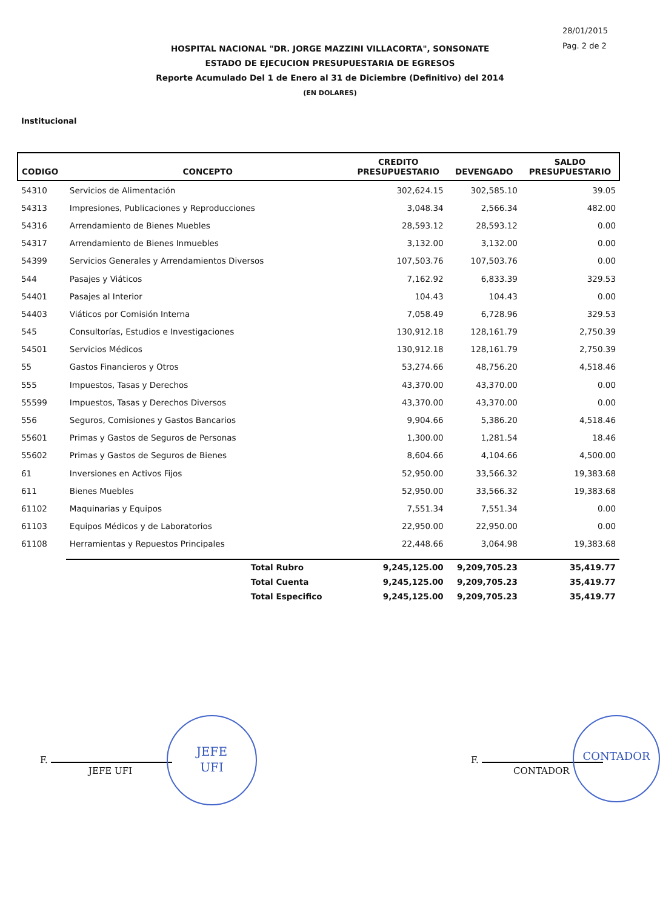28/01/2015
Pag. 2 de 2
HOSPITAL NACIONAL "DR. JORGE MAZZINI VILLACORTA", SONSONATE
ESTADO DE EJECUCION PRESUPUESTARIA DE EGRESOS
Reporte Acumulado Del 1 de Enero al 31 de Diciembre (Definitivo) del 2014
(EN DOLARES)
Institucional
| CODIGO | CONCEPTO | CREDITO PRESUPUESTARIO | DEVENGADO | SALDO PRESUPUESTARIO |
| --- | --- | --- | --- | --- |
| 54310 | Servicios de Alimentación | 302,624.15 | 302,585.10 | 39.05 |
| 54313 | Impresiones, Publicaciones y Reproducciones | 3,048.34 | 2,566.34 | 482.00 |
| 54316 | Arrendamiento de Bienes Muebles | 28,593.12 | 28,593.12 | 0.00 |
| 54317 | Arrendamiento de Bienes Inmuebles | 3,132.00 | 3,132.00 | 0.00 |
| 54399 | Servicios Generales y Arrendamientos Diversos | 107,503.76 | 107,503.76 | 0.00 |
| 544 | Pasajes y Viáticos | 7,162.92 | 6,833.39 | 329.53 |
| 54401 | Pasajes al Interior | 104.43 | 104.43 | 0.00 |
| 54403 | Viáticos por Comisión Interna | 7,058.49 | 6,728.96 | 329.53 |
| 545 | Consultorías, Estudios e Investigaciones | 130,912.18 | 128,161.79 | 2,750.39 |
| 54501 | Servicios Médicos | 130,912.18 | 128,161.79 | 2,750.39 |
| 55 | Gastos Financieros y Otros | 53,274.66 | 48,756.20 | 4,518.46 |
| 555 | Impuestos, Tasas y Derechos | 43,370.00 | 43,370.00 | 0.00 |
| 55599 | Impuestos, Tasas y Derechos Diversos | 43,370.00 | 43,370.00 | 0.00 |
| 556 | Seguros, Comisiones y Gastos Bancarios | 9,904.66 | 5,386.20 | 4,518.46 |
| 55601 | Primas y Gastos de Seguros de Personas | 1,300.00 | 1,281.54 | 18.46 |
| 55602 | Primas y Gastos de Seguros de Bienes | 8,604.66 | 4,104.66 | 4,500.00 |
| 61 | Inversiones en Activos Fijos | 52,950.00 | 33,566.32 | 19,383.68 |
| 611 | Bienes Muebles | 52,950.00 | 33,566.32 | 19,383.68 |
| 61102 | Maquinarias y Equipos | 7,551.34 | 7,551.34 | 0.00 |
| 61103 | Equipos Médicos y de Laboratorios | 22,950.00 | 22,950.00 | 0.00 |
| 61108 | Herramientas y Repuestos Principales | 22,448.66 | 3,064.98 | 19,383.68 |
| | Total Rubro | 9,245,125.00 | 9,209,705.23 | 35,419.77 |
| | Total Cuenta | 9,245,125.00 | 9,209,705.23 | 35,419.77 |
| | Total Especifico | 9,245,125.00 | 9,209,705.23 | 35,419.77 |
F.
JEFE UFI
JEFE
UFI
F.
CONTADOR
CONTADOR